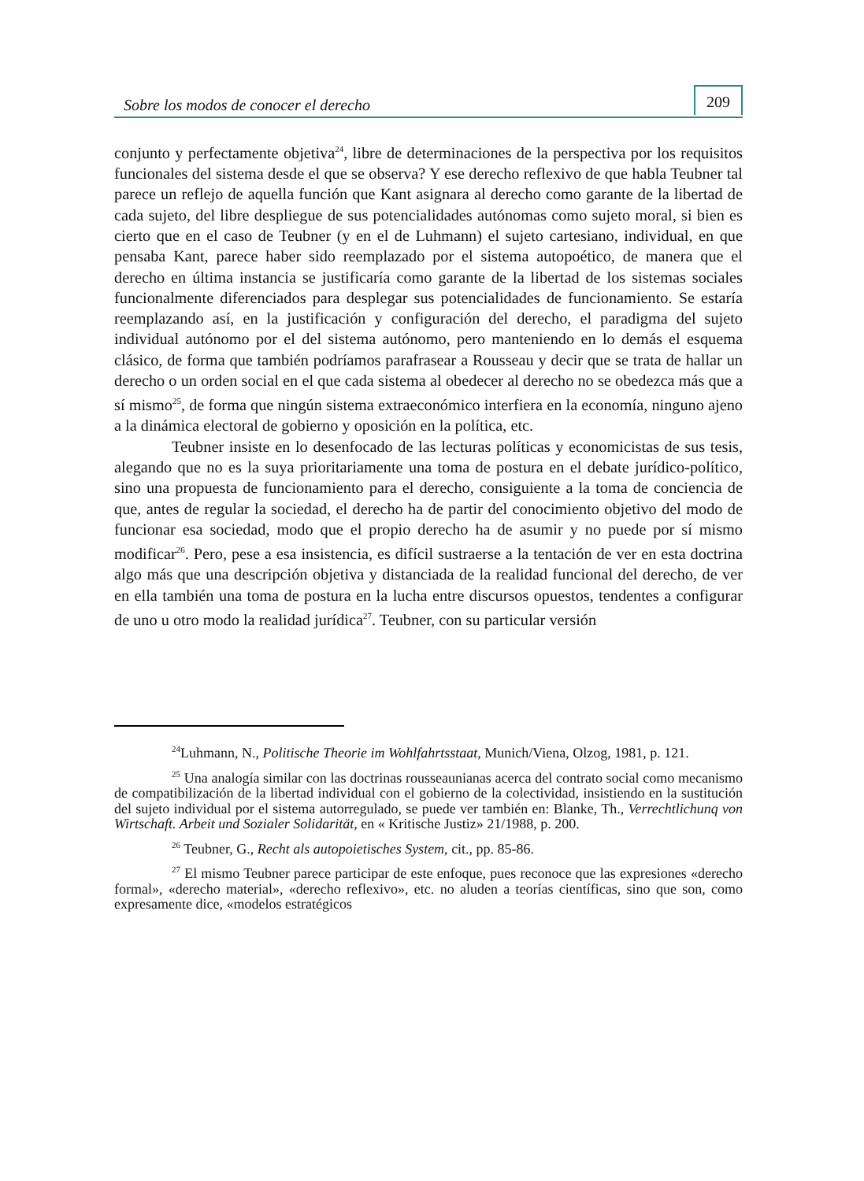Sobre los modos de conocer el derecho
209
conjunto y perfectamente objetiva<sup>24</sup>, libre de determinaciones de la perspectiva por los requisitos funcionales del sistema desde el que se observa? Y ese derecho reflexivo de que habla Teubner tal parece un reflejo de aquella función que Kant asignara al derecho como garante de la libertad de cada sujeto, del libre despliegue de sus potencialidades autónomas como sujeto moral, si bien es cierto que en el caso de Teubner (y en el de Luhmann) el sujeto cartesiano, individual, en que pensaba Kant, parece haber sido reemplazado por el sistema autopoético, de manera que el derecho en última instancia se justificaría como garante de la libertad de los sistemas sociales funcionalmente diferenciados para desplegar sus potencialidades de funcionamiento. Se estaría reemplazando así, en la justificación y configuración del derecho, el paradigma del sujeto individual autónomo por el del sistema autónomo, pero manteniendo en lo demás el esquema clásico, de forma que también podríamos parafrasear a Rousseau y decir que se trata de hallar un derecho o un orden social en el que cada sistema al obedecer al derecho no se obedezca más que a sí mismo<sup>25</sup>, de forma que ningún sistema extraeconómico interfiera en la economía, ninguno ajeno a la dinámica electoral de gobierno y oposición en la política, etc.
Teubner insiste en lo desenfocado de las lecturas políticas y economicistas de sus tesis, alegando que no es la suya prioritariamente una toma de postura en el debate jurídico-político, sino una propuesta de funcionamiento para el derecho, consiguiente a la toma de conciencia de que, antes de regular la sociedad, el derecho ha de partir del conocimiento objetivo del modo de funcionar esa sociedad, modo que el propio derecho ha de asumir y no puede por sí mismo modificar<sup>26</sup>. Pero, pese a esa insistencia, es difícil sustraerse a la tentación de ver en esta doctrina algo más que una descripción objetiva y distanciada de la realidad funcional del derecho, de ver en ella también una toma de postura en la lucha entre discursos opuestos, tendentes a configurar de uno u otro modo la realidad jurídica<sup>27</sup>. Teubner, con su particular versión
<sup>24</sup> Luhmann, N., Politische Theorie im Wohlfahrtsstaat, Munich/Viena, Olzog, 1981, p. 121.
<sup>25</sup> Una analogía similar con las doctrinas rousseaunianas acerca del contrato social como mecanismo de compatibilización de la libertad individual con el gobierno de la colectividad, insistiendo en la sustitución del sujeto individual por el sistema autorregulado, se puede ver también en: Blanke, Th., Verrechtlichunq von Wirtschaft. Arbeit und Sozialer Solidarität, en « Kritische Justiz» 21/1988, p. 200.
<sup>26</sup> Teubner, G., Recht als autopoietisches System, cit., pp. 85-86.
<sup>27</sup> El mismo Teubner parece participar de este enfoque, pues reconoce que las expresiones «derecho formal», «derecho material», «derecho reflexivo», etc. no aluden a teorías científicas, sino que son, como expresamente dice, «modelos estratégicos